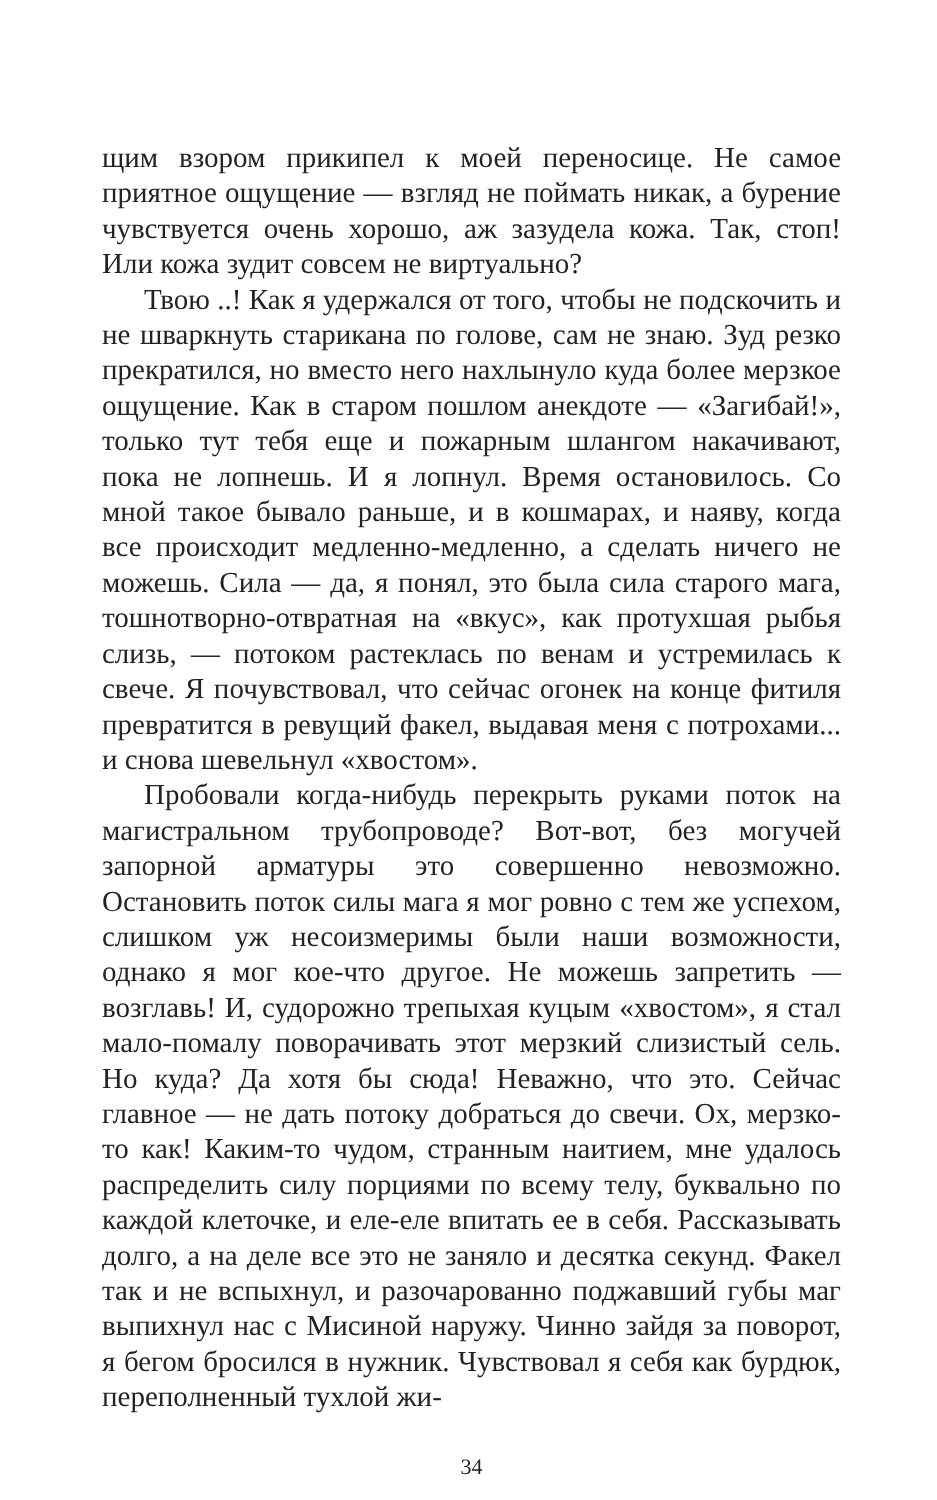щим взором прикипел к моей переносице. Не самое приятное ощущение — взгляд не поймать никак, а бурение чувствуется очень хорошо, аж зазудела кожа. Так, стоп! Или кожа зудит совсем не виртуально?
Твою ..! Как я удержался от того, чтобы не подскочить и не шваркнуть старикана по голове, сам не знаю. Зуд резко прекратился, но вместо него нахлынуло куда более мерзкое ощущение. Как в старом пошлом анекдоте — «Загибай!», только тут тебя еще и пожарным шлангом накачивают, пока не лопнешь. И я лопнул. Время остановилось. Со мной такое бывало раньше, и в кошмарах, и наяву, когда все происходит медленно-медленно, а сделать ничего не можешь. Сила — да, я понял, это была сила старого мага, тошнотворно-отвратная на «вкус», как протухшая рыбья слизь, — потоком растеклась по венам и устремилась к свече. Я почувствовал, что сейчас огонек на конце фитиля превратится в ревущий факел, выдавая меня с потрохами... и снова шевельнул «хвостом».
Пробовали когда-нибудь перекрыть руками поток на магистральном трубопроводе? Вот-вот, без могучей запорной арматуры это совершенно невозможно. Остановить поток силы мага я мог ровно с тем же успехом, слишком уж несоизмеримы были наши возможности, однако я мог кое-что другое. Не можешь запретить — возглавь! И, судорожно трепыхая куцым «хвостом», я стал мало-помалу поворачивать этот мерзкий слизистый сель. Но куда? Да хотя бы сюда! Неважно, что это. Сейчас главное — не дать потоку добраться до свечи. Ох, мерзко-то как! Каким-то чудом, странным наитием, мне удалось распределить силу порциями по всему телу, буквально по каждой клеточке, и еле-еле впитать ее в себя. Рассказывать долго, а на деле все это не заняло и десятка секунд. Факел так и не вспыхнул, и разочарованно поджавший губы маг выпихнул нас с Мисиной наружу. Чинно зайдя за поворот, я бегом бросился в нужник. Чувствовал я себя как бурдюк, переполненный тухлой жи-
34